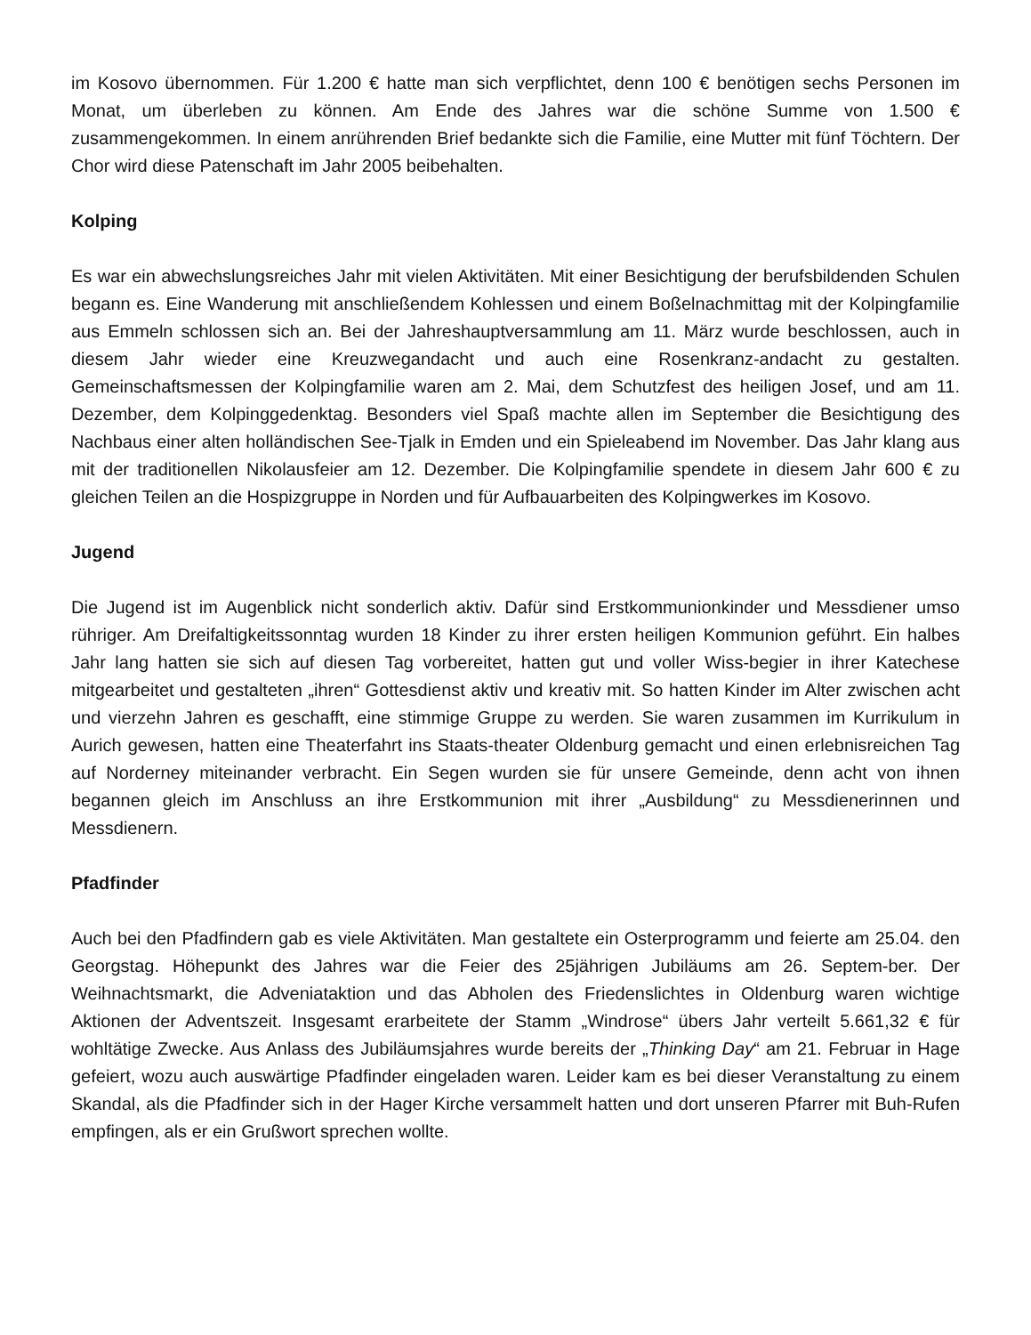im Kosovo übernommen. Für 1.200 € hatte man sich verpflichtet, denn 100 € benötigen sechs Personen im Monat, um überleben zu können. Am Ende des Jahres war die schöne Summe von 1.500 € zusammengekommen. In einem anrührenden Brief bedankte sich die Familie, eine Mutter mit fünf Töchtern. Der Chor wird diese Patenschaft im Jahr 2005 beibehalten.
Kolping
Es war ein abwechslungsreiches Jahr mit vielen Aktivitäten. Mit einer Besichtigung der berufsbildenden Schulen begann es. Eine Wanderung mit anschließendem Kohlessen und einem Boßelnachmittag mit der Kolpingfamilie aus Emmeln schlossen sich an. Bei der Jahreshauptversammlung am 11. März wurde beschlossen, auch in diesem Jahr wieder eine Kreuzwegandacht und auch eine Rosenkranz-andacht zu gestalten. Gemeinschaftsmessen der Kolpingfamilie waren am 2. Mai, dem Schutzfest des heiligen Josef, und am 11. Dezember, dem Kolpinggedenktag. Besonders viel Spaß machte allen im September die Besichtigung des Nachbaus einer alten holländischen See-Tjalk in Emden und ein Spieleabend im November. Das Jahr klang aus mit der traditionellen Nikolausfeier am 12. Dezember. Die Kolpingfamilie spendete in diesem Jahr 600 € zu gleichen Teilen an die Hospizgruppe in Norden und für Aufbauarbeiten des Kolpingwerkes im Kosovo.
Jugend
Die Jugend ist im Augenblick nicht sonderlich aktiv. Dafür sind Erstkommunionkinder und Messdiener umso rühriger. Am Dreifaltigkeitssonntag wurden 18 Kinder zu ihrer ersten heiligen Kommunion geführt. Ein halbes Jahr lang hatten sie sich auf diesen Tag vorbereitet, hatten gut und voller Wiss-begier in ihrer Katechese mitgearbeitet und gestalteten „ihren“ Gottesdienst aktiv und kreativ mit. So hatten Kinder im Alter zwischen acht und vierzehn Jahren es geschafft, eine stimmige Gruppe zu werden. Sie waren zusammen im Kurrikulum in Aurich gewesen, hatten eine Theaterfahrt ins Staats-theater Oldenburg gemacht und einen erlebnisreichen Tag auf Norderney miteinander verbracht. Ein Segen wurden sie für unsere Gemeinde, denn acht von ihnen begannen gleich im Anschluss an ihre Erstkommunion mit ihrer „Ausbildung“ zu Messdienerinnen und Messdienern.
Pfadfinder
Auch bei den Pfadfindern gab es viele Aktivitäten. Man gestaltete ein Osterprogramm und feierte am 25.04. den Georgstag. Höhepunkt des Jahres war die Feier des 25jährigen Jubiläums am 26. Septem-ber. Der Weihnachtsmarkt, die Adveniataktion und das Abholen des Friedenslichtes in Oldenburg waren wichtige Aktionen der Adventszeit. Insgesamt erarbeitete der Stamm „Windrose“ übers Jahr verteilt 5.661,32 € für wohltätige Zwecke. Aus Anlass des Jubiläumsjahres wurde bereits der „Thinking Day“ am 21. Februar in Hage gefeiert, wozu auch auswärtige Pfadfinder eingeladen waren. Leider kam es bei dieser Veranstaltung zu einem Skandal, als die Pfadfinder sich in der Hager Kirche versammelt hatten und dort unseren Pfarrer mit Buh-Rufen empfingen, als er ein Grußwort sprechen wollte.